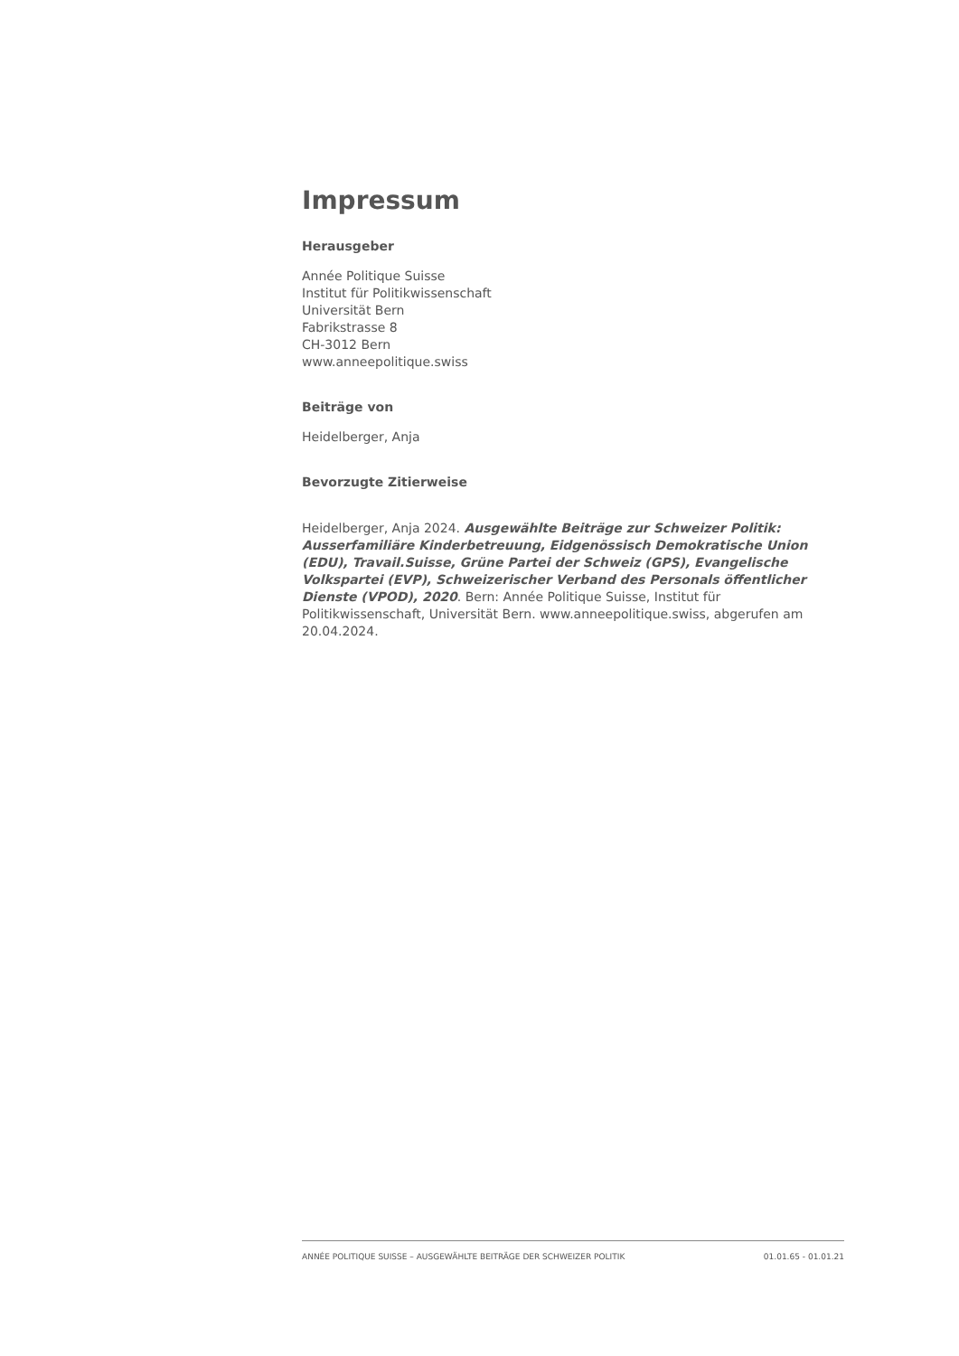Impressum
Herausgeber
Année Politique Suisse
Institut für Politikwissenschaft
Universität Bern
Fabrikstrasse 8
CH-3012 Bern
www.anneepolitique.swiss
Beiträge von
Heidelberger, Anja
Bevorzugte Zitierweise
Heidelberger, Anja 2024. Ausgewählte Beiträge zur Schweizer Politik: Ausserfamiliäre Kinderbetreuung, Eidgenössisch Demokratische Union (EDU), Travail.Suisse, Grüne Partei der Schweiz (GPS), Evangelische Volkspartei (EVP), Schweizerischer Verband des Personals öffentlicher Dienste (VPOD), 2020. Bern: Année Politique Suisse, Institut für Politikwissenschaft, Universität Bern. www.anneepolitique.swiss, abgerufen am 20.04.2024.
ANNÉE POLITIQUE SUISSE – AUSGEWÄHLTE BEITRÄGE DER SCHWEIZER POLITIK 01.01.65 - 01.01.21